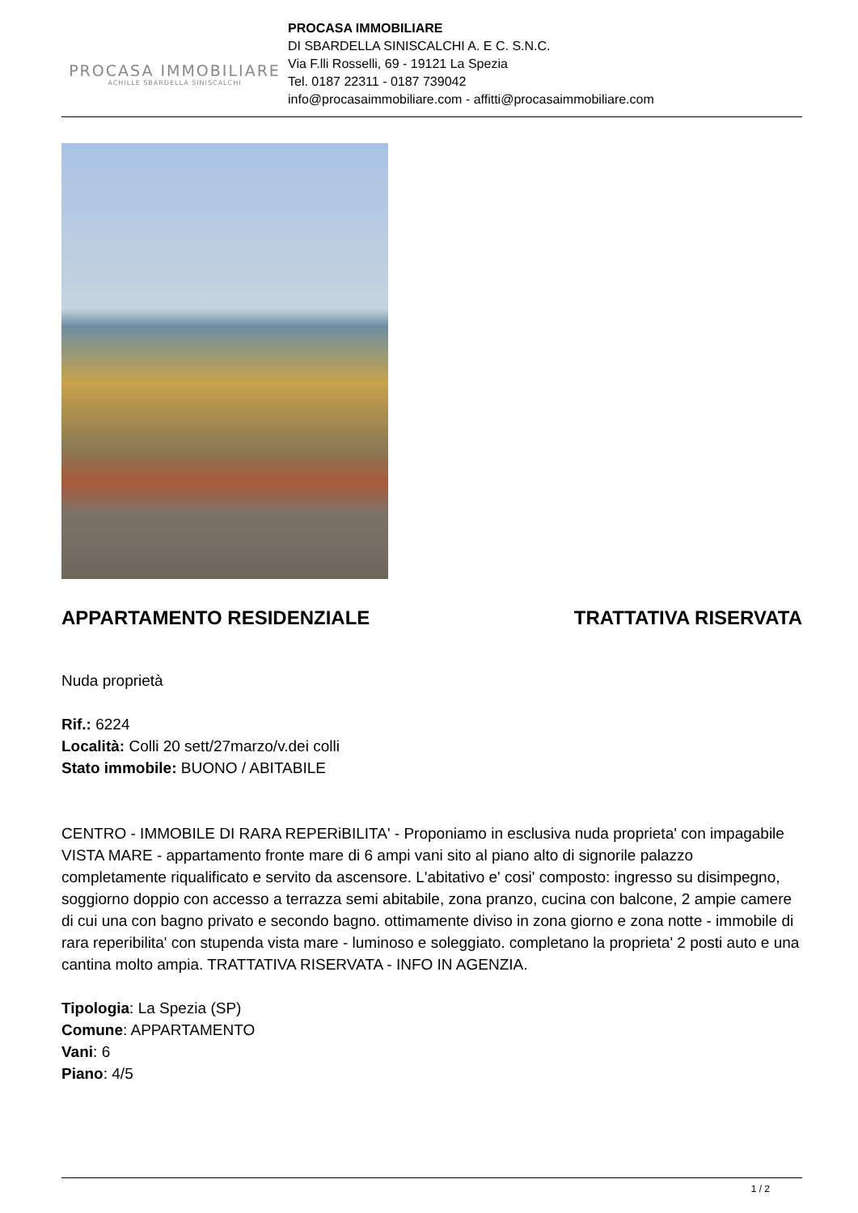PROCASA IMMOBILIARE
ACHILLE SBARDELLA SINISCALCHI
PROCASA IMMOBILIARE
DI SBARDELLA SINISCALCHI A. E C. S.N.C.
Via F.lli Rosselli, 69 - 19121 La Spezia
Tel. 0187 22311 - 0187 739042
info@procasaimmobiliare.com - affitti@procasaimmobiliare.com
APPARTAMENTO RESIDENZIALE TRATTATIVA RISERVATA
Nuda proprietà
Rif.: 6224
Località: Colli 20 sett/27marzo/v.dei colli
Stato immobile: BUONO / ABITABILE
CENTRO - IMMOBILE DI RARA REPERiBILITA' - Proponiamo in esclusiva nuda proprieta' con impagabile VISTA MARE - appartamento fronte mare di 6 ampi vani sito al piano alto di signorile palazzo completamente riqualificato e servito da ascensore. L'abitativo e' cosi' composto: ingresso su disimpegno, soggiorno doppio con accesso a terrazza semi abitabile, zona pranzo, cucina con balcone, 2 ampie camere di cui una con bagno privato e secondo bagno. ottimamente diviso in zona giorno e zona notte - immobile di rara reperibilita' con stupenda vista mare - luminoso e soleggiato. completano la proprieta' 2 posti auto e una cantina molto ampia. TRATTATIVA RISERVATA - INFO IN AGENZIA.
Tipologia: La Spezia (SP)
Comune: APPARTAMENTO
Vani: 6
Piano: 4/5
1 / 2